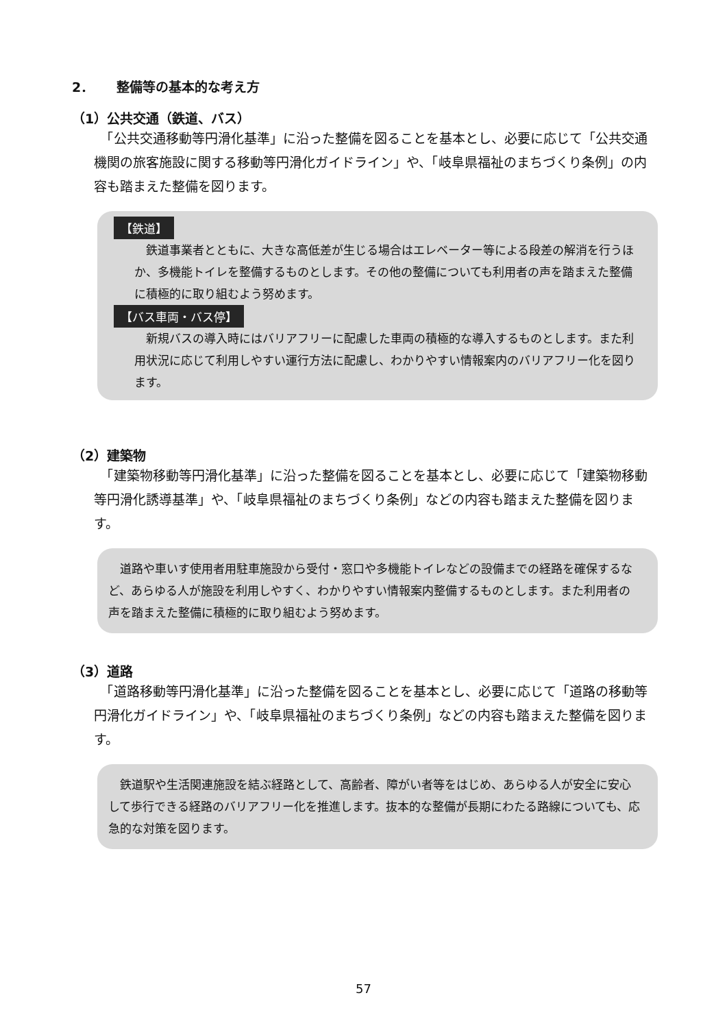2． 整備等の基本的な考え方
（1）公共交通（鉄道、バス）
　「公共交通移動等円滑化基準」に沿った整備を図ることを基本とし、必要に応じて「公共交通機関の旅客施設に関する移動等円滑化ガイドライン」や、「岐阜県福祉のまちづくり条例」の内容も踏まえた整備を図ります。
【鉄道】
　鉄道事業者とともに、大きな高低差が生じる場合はエレベーター等による段差の解消を行うほか、多機能トイレを整備するものとします。その他の整備についても利用者の声を踏まえた整備に積極的に取り組むよう努めます。
【バス車両・バス停】
　新規バスの導入時にはバリアフリーに配慮した車両の積極的な導入するものとします。また利用状況に応じて利用しやすい運行方法に配慮し、わかりやすい情報案内のバリアフリー化を図ります。
（2）建築物
　「建築物移動等円滑化基準」に沿った整備を図ることを基本とし、必要に応じて「建築物移動等円滑化誘導基準」や、「岐阜県福祉のまちづくり条例」などの内容も踏まえた整備を図ります。
　道路や車いす使用者用駐車施設から受付・窓口や多機能トイレなどの設備までの経路を確保するなど、あらゆる人が施設を利用しやすく、わかりやすい情報案内整備するものとします。また利用者の声を踏まえた整備に積極的に取り組むよう努めます。
（3）道路
　「道路移動等円滑化基準」に沿った整備を図ることを基本とし、必要に応じて「道路の移動等円滑化ガイドライン」や、「岐阜県福祉のまちづくり条例」などの内容も踏まえた整備を図ります。
　鉄道駅や生活関連施設を結ぶ経路として、高齢者、障がい者等をはじめ、あらゆる人が安全に安心して歩行できる経路のバリアフリー化を推進します。抜本的な整備が長期にわたる路線についても、応急的な対策を図ります。
57